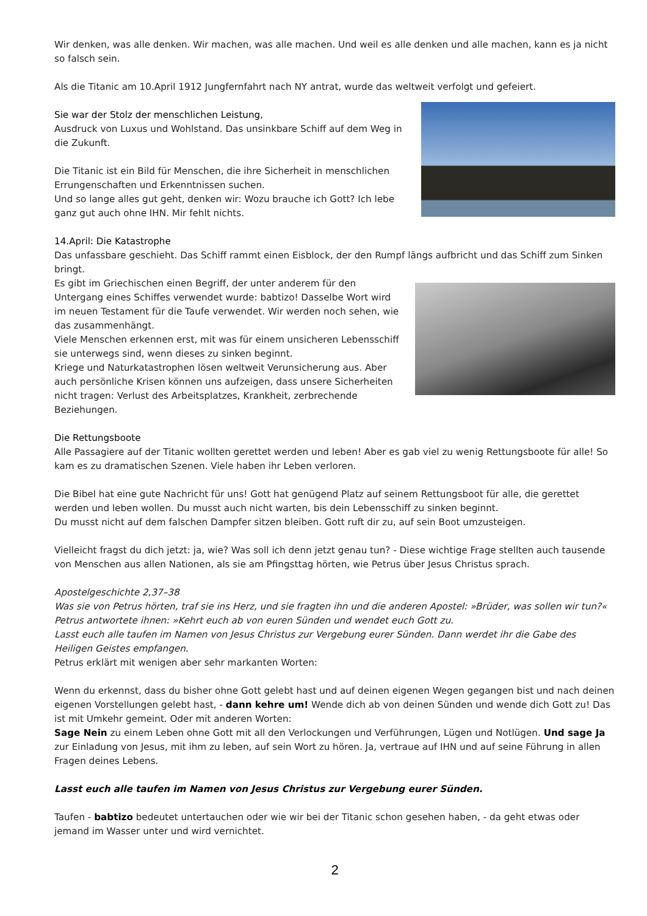Wir denken, was alle denken. Wir machen, was alle machen. Und weil es alle denken und alle machen, kann es ja nicht so falsch sein.
Als die Titanic am 10.April 1912 Jungfernfahrt nach NY antrat, wurde das weltweit verfolgt und gefeiert.
Sie war der Stolz der menschlichen Leistung,
Ausdruck von Luxus und Wohlstand. Das unsinkbare Schiff auf dem Weg in die Zukunft.
Die Titanic ist ein Bild für Menschen, die ihre Sicherheit in menschlichen Errungenschaften und Erkenntnissen suchen.
Und so lange alles gut geht, denken wir: Wozu brauche ich Gott? Ich lebe ganz gut auch ohne IHN. Mir fehlt nichts.
14.April: Die Katastrophe
Das unfassbare geschieht. Das Schiff rammt einen Eisblock, der den Rumpf längs aufbricht und das Schiff zum Sinken bringt.
Es gibt im Griechischen einen Begriff, der unter anderem für den Untergang eines Schiffes verwendet wurde: babtizo! Dasselbe Wort wird im neuen Testament für die Taufe verwendet. Wir werden noch sehen, wie das zusammenhängt.
Viele Menschen erkennen erst, mit was für einem unsicheren Lebensschiff sie unterwegs sind, wenn dieses zu sinken beginnt.
Kriege und Naturkatastrophen lösen weltweit Verunsicherung aus. Aber auch persönliche Krisen können uns aufzeigen, dass unsere Sicherheiten nicht tragen: Verlust des Arbeitsplatzes, Krankheit, zerbrechende Beziehungen.
Die Rettungsboote
Alle Passagiere auf der Titanic wollten gerettet werden und leben! Aber es gab viel zu wenig Rettungsboote für alle! So kam es zu dramatischen Szenen. Viele haben ihr Leben verloren.
Die Bibel hat eine gute Nachricht für uns! Gott hat genügend Platz auf seinem Rettungsboot für alle, die gerettet werden und leben wollen. Du musst auch nicht warten, bis dein Lebensschiff zu sinken beginnt.
Du musst nicht auf dem falschen Dampfer sitzen bleiben. Gott ruft dir zu, auf sein Boot umzusteigen.
Vielleicht fragst du dich jetzt: ja, wie? Was soll ich denn jetzt genau tun? - Diese wichtige Frage stellten auch tausende von Menschen aus allen Nationen, als sie am Pfingsttag hörten, wie Petrus über Jesus Christus sprach.
Apostelgeschichte 2,37–38
Was sie von Petrus hörten, traf sie ins Herz, und sie fragten ihn und die anderen Apostel: »Brüder, was sollen wir tun?« Petrus antwortete ihnen: »Kehrt euch ab von euren Sünden und wendet euch Gott zu.
Lasst euch alle taufen im Namen von Jesus Christus zur Vergebung eurer Sünden. Dann werdet ihr die Gabe des Heiligen Geistes empfangen.
Petrus erklärt mit wenigen aber sehr markanten Worten:
Wenn du erkennst, dass du bisher ohne Gott gelebt hast und auf deinen eigenen Wegen gegangen bist und nach deinen eigenen Vorstellungen gelebt hast, - dann kehre um! Wende dich ab von deinen Sünden und wende dich Gott zu! Das ist mit Umkehr gemeint. Oder mit anderen Worten:
Sage Nein zu einem Leben ohne Gott mit all den Verlockungen und Verführungen, Lügen und Notlügen. Und sage Ja zur Einladung von Jesus, mit ihm zu leben, auf sein Wort zu hören. Ja, vertraue auf IHN und auf seine Führung in allen Fragen deines Lebens.
Lasst euch alle taufen im Namen von Jesus Christus zur Vergebung eurer Sünden.
Taufen - babtizo bedeutet untertauchen oder wie wir bei der Titanic schon gesehen haben, - da geht etwas oder jemand im Wasser unter und wird vernichtet.
2